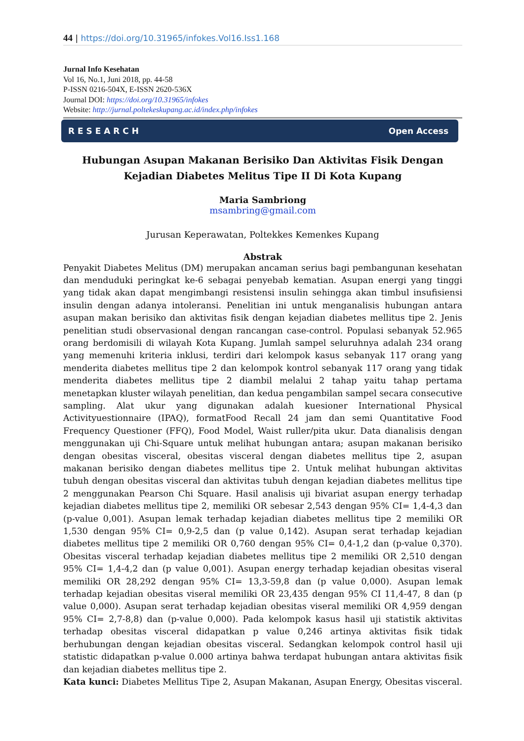44 | https://doi.org/10.31965/infokes.Vol16.Iss1.168
Jurnal Info Kesehatan
Vol 16, No.1, Juni 2018, pp. 44-58
P-ISSN 0216-504X, E-ISSN 2620-536X
Journal DOI: https://doi.org/10.31965/infokes
Website: http://jurnal.poltekeskupang.ac.id/index.php/infokes
R E S E A R C H Open Access
Hubungan Asupan Makanan Berisiko Dan Aktivitas Fisik Dengan Kejadian Diabetes Melitus Tipe II Di Kota Kupang
Maria Sambriong
msambring@gmail.com
Jurusan Keperawatan, Poltekkes Kemenkes Kupang
Abstrak
Penyakit Diabetes Melitus (DM) merupakan ancaman serius bagi pembangunan kesehatan dan menduduki peringkat ke-6 sebagai penyebab kematian. Asupan energi yang tinggi yang tidak akan dapat mengimbangi resistensi insulin sehingga akan timbul insufisiensi insulin dengan adanya intoleransi. Penelitian ini untuk menganalisis hubungan antara asupan makan berisiko dan aktivitas fisik dengan kejadian diabetes mellitus tipe 2. Jenis penelitian studi observasional dengan rancangan case-control. Populasi sebanyak 52.965 orang berdomisili di wilayah Kota Kupang. Jumlah sampel seluruhnya adalah 234 orang yang memenuhi kriteria inklusi, terdiri dari kelompok kasus sebanyak 117 orang yang menderita diabetes mellitus tipe 2 dan kelompok kontrol sebanyak 117 orang yang tidak menderita diabetes mellitus tipe 2 diambil melalui 2 tahap yaitu tahap pertama menetapkan kluster wilayah penelitian, dan kedua pengambilan sampel secara consecutive sampling. Alat ukur yang digunakan adalah kuesioner International Physical Activityuestionnaire (IPAQ), formatFood Recall 24 jam dan semi Quantitative Food Frequency Questioner (FFQ), Food Model, Waist ruller/pita ukur. Data dianalisis dengan menggunakan uji Chi-Square untuk melihat hubungan antara; asupan makanan berisiko dengan obesitas visceral, obesitas visceral dengan diabetes mellitus tipe 2, asupan makanan berisiko dengan diabetes mellitus tipe 2. Untuk melihat hubungan aktivitas tubuh dengan obesitas visceral dan aktivitas tubuh dengan kejadian diabetes mellitus tipe 2 menggunakan Pearson Chi Square. Hasil analisis uji bivariat asupan energy terhadap kejadian diabetes mellitus tipe 2, memiliki OR sebesar 2,543 dengan 95% CI= 1,4-4,3 dan (p-value 0,001). Asupan lemak terhadap kejadian diabetes mellitus tipe 2 memiliki OR 1,530 dengan 95% CI= 0,9-2,5 dan (p value 0,142). Asupan serat terhadap kejadian diabetes mellitus tipe 2 memiliki OR 0,760 dengan 95% CI= 0,4-1,2 dan (p-value 0,370). Obesitas visceral terhadap kejadian diabetes mellitus tipe 2 memiliki OR 2,510 dengan 95% CI= 1,4-4,2 dan (p value 0,001). Asupan energy terhadap kejadian obesitas viseral memiliki OR 28,292 dengan 95% CI= 13,3-59,8 dan (p value 0,000). Asupan lemak terhadap kejadian obesitas viseral memiliki OR 23,435 dengan 95% CI 11,4-47, 8 dan (p value 0,000). Asupan serat terhadap kejadian obesitas viseral memiliki OR 4,959 dengan 95% CI= 2,7-8,8) dan (p-value 0,000). Pada kelompok kasus hasil uji statistik aktivitas terhadap obesitas visceral didapatkan p value 0,246 artinya aktivitas fisik tidak berhubungan dengan kejadian obesitas visceral. Sedangkan kelompok control hasil uji statistic didapatkan p-value 0.000 artinya bahwa terdapat hubungan antara aktivitas fisik dan kejadian diabetes mellitus tipe 2.
Kata kunci: Diabetes Mellitus Tipe 2, Asupan Makanan, Asupan Energy, Obesitas visceral.